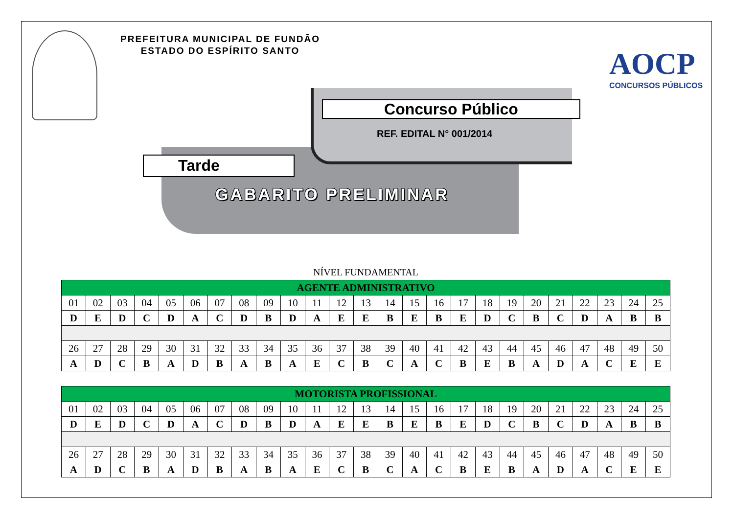PREFEITURA MUNICIPAL DE FUNDÃO
ESTADO DO ESPÍRITO SANTO
AOCP
CONCURSOS PÚBLICOS
Concurso Público
REF. EDITAL N° 001/2014
Tarde
GABARITO PRELIMINAR
NÍVEL FUNDAMENTAL
| AGENTE ADMINISTRATIVO | | | | | | | | | | | | | | | | | | | | | | | | |
| --- | --- | --- | --- | --- | --- | --- | --- | --- | --- | --- | --- | --- | --- | --- | --- | --- | --- | --- | --- | --- | --- | --- | --- | --- |
| 01 | 02 | 03 | 04 | 05 | 06 | 07 | 08 | 09 | 10 | 11 | 12 | 13 | 14 | 15 | 16 | 17 | 18 | 19 | 20 | 21 | 22 | 23 | 24 | 25 |
| D | E | D | C | D | A | C | D | B | D | A | E | E | B | E | B | E | D | C | B | C | D | A | B | B |
| 26 | 27 | 28 | 29 | 30 | 31 | 32 | 33 | 34 | 35 | 36 | 37 | 38 | 39 | 40 | 41 | 42 | 43 | 44 | 45 | 46 | 47 | 48 | 49 | 50 |
| A | D | C | B | A | D | B | A | B | A | E | C | B | C | A | C | B | E | B | A | D | A | C | E | E |
| MOTORISTA PROFISSIONAL | | | | | | | | | | | | | | | | | | | | | | | | |
| --- | --- | --- | --- | --- | --- | --- | --- | --- | --- | --- | --- | --- | --- | --- | --- | --- | --- | --- | --- | --- | --- | --- | --- | --- |
| 01 | 02 | 03 | 04 | 05 | 06 | 07 | 08 | 09 | 10 | 11 | 12 | 13 | 14 | 15 | 16 | 17 | 18 | 19 | 20 | 21 | 22 | 23 | 24 | 25 |
| D | E | D | C | D | A | C | D | B | D | A | E | E | B | E | B | E | D | C | B | C | D | A | B | B |
| 26 | 27 | 28 | 29 | 30 | 31 | 32 | 33 | 34 | 35 | 36 | 37 | 38 | 39 | 40 | 41 | 42 | 43 | 44 | 45 | 46 | 47 | 48 | 49 | 50 |
| A | D | C | B | A | D | B | A | B | A | E | C | B | C | A | C | B | E | B | A | D | A | C | E | E |